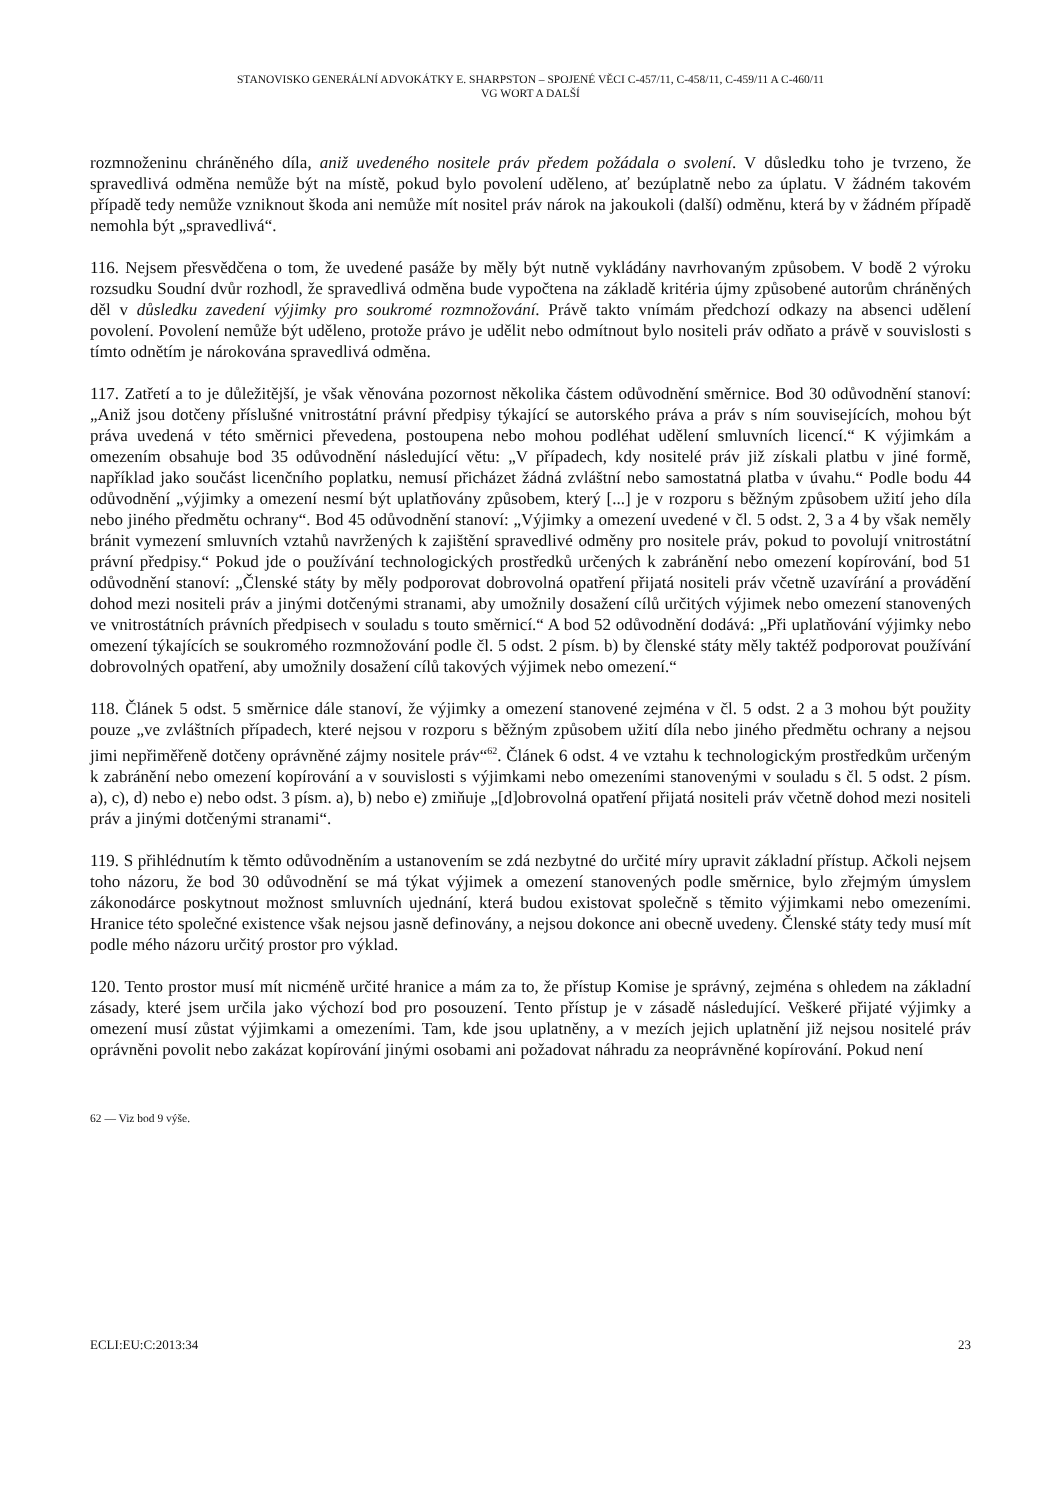STANOVISKO GENERÁLNÍ ADVOKÁTKY E. SHARPSTON – SPOJENÉ VĚCI C-457/11, C-458/11, C-459/11 A C-460/11
VG WORT A DALŠÍ
rozmnoženinu chráněného díla, aniž uvedeného nositele práv předem požádala o svolení. V důsledku toho je tvrzeno, že spravedlivá odměna nemůže být na místě, pokud bylo povolení uděleno, ať bezúplatně nebo za úplatu. V žádném takovém případě tedy nemůže vzniknout škoda ani nemůže mít nositel práv nárok na jakoukoli (další) odměnu, která by v žádném případě nemohla být „spravedlivá“.
116. Nejsem přesvědčena o tom, že uvedené pasáže by měly být nutně vykládány navrhovaným způsobem. V bodě 2 výroku rozsudku Soudní dvůr rozhodl, že spravedlivá odměna bude vypočtena na základě kritéria újmy způsobené autorům chráněných děl v důsledku zavedení výjimky pro soukromé rozmnožování. Právě takto vnímám předchozí odkazy na absenci udělení povolení. Povolení nemůže být uděleno, protože právo je udělit nebo odmítnout bylo nositeli práv odňato a právě v souvislosti s tímto odnětím je nárokována spravedlivá odměna.
117. Zatřetí a to je důležitější, je však věnována pozornost několika částem odůvodnění směrnice. Bod 30 odůvodnění stanoví: „Aniž jsou dotčeny příslušné vnitrostátní právní předpisy týkající se autorského práva a práv s ním souvisejících, mohou být práva uvedená v této směrnici převedena, postoupena nebo mohou podléhat udělení smluvních licencí.“ K výjimkám a omezením obsahuje bod 35 odůvodnění následující větu: „V případech, kdy nositelé práv již získali platbu v jiné formě, například jako součást licenčního poplatku, nemusí přicházet žádná zvláštní nebo samostatná platba v úvahu.“ Podle bodu 44 odůvodnění „výjimky a omezení nesmí být uplatňovány způsobem, který [...] je v rozporu s běžným způsobem užití jeho díla nebo jiného předmětu ochrany“. Bod 45 odůvodnění stanoví: „Výjimky a omezení uvedené v čl. 5 odst. 2, 3 a 4 by však neměly bránit vymezení smluvních vztahů navržených k zajištění spravedlivé odměny pro nositele práv, pokud to povolují vnitrostátní právní předpisy.“ Pokud jde o používání technologických prostředků určených k zabránění nebo omezení kopírování, bod 51 odůvodnění stanoví: „Členské státy by měly podporovat dobrovolná opatření přijatá nositeli práv včetně uzavírání a provádění dohod mezi nositeli práv a jinými dotčenými stranami, aby umožnily dosažení cílů určitých výjimek nebo omezení stanovených ve vnitrostátních právních předpisech v souladu s touto směrnicí.“ A bod 52 odůvodnění dodává: „Při uplatňování výjimky nebo omezení týkajících se soukromého rozmnožování podle čl. 5 odst. 2 písm. b) by členské státy měly taktéž podporovat používání dobrovolných opatření, aby umožnily dosažení cílů takových výjimek nebo omezení.“
118. Článek 5 odst. 5 směrnice dále stanoví, že výjimky a omezení stanovené zejména v čl. 5 odst. 2 a 3 mohou být použity pouze „ve zvláštních případech, které nejsou v rozporu s běžným způsobem užití díla nebo jiného předmětu ochrany a nejsou jimi nepřiměřeně dotčeny oprávněné zájmy nositele práv“<sup>62</sup>. Článek 6 odst. 4 ve vztahu k technologickým prostředkům určeným k zabránění nebo omezení kopírování a v souvislosti s výjimkami nebo omezeními stanovenými v souladu s čl. 5 odst. 2 písm. a), c), d) nebo e) nebo odst. 3 písm. a), b) nebo e) zmiňuje „[d]obrovolná opatření přijatá nositeli práv včetně dohod mezi nositeli práv a jinými dotčenými stranami“.
119. S přihlédnutím k těmto odůvodněním a ustanovením se zdá nezbytné do určité míry upravit základní přístup. Ačkoli nejsem toho názoru, že bod 30 odůvodnění se má týkat výjimek a omezení stanovených podle směrnice, bylo zřejmým úmyslem zákonodárce poskytnout možnost smluvních ujednání, která budou existovat společně s těmito výjimkami nebo omezeními. Hranice této společné existence však nejsou jasně definovány, a nejsou dokonce ani obecně uvedeny. Členské státy tedy musí mít podle mého názoru určitý prostor pro výklad.
120. Tento prostor musí mít nicméně určité hranice a mám za to, že přístup Komise je správný, zejména s ohledem na základní zásady, které jsem určila jako výchozí bod pro posouzení. Tento přístup je v zásadě následující. Veškeré přijaté výjimky a omezení musí zůstat výjimkami a omezeními. Tam, kde jsou uplatněny, a v mezích jejich uplatnění již nejsou nositelé práv oprávněni povolit nebo zakázat kopírování jinými osobami ani požadovat náhradu za neoprávněné kopírování. Pokud není
62 — Viz bod 9 výše.
ECLI:EU:C:2013:34 23